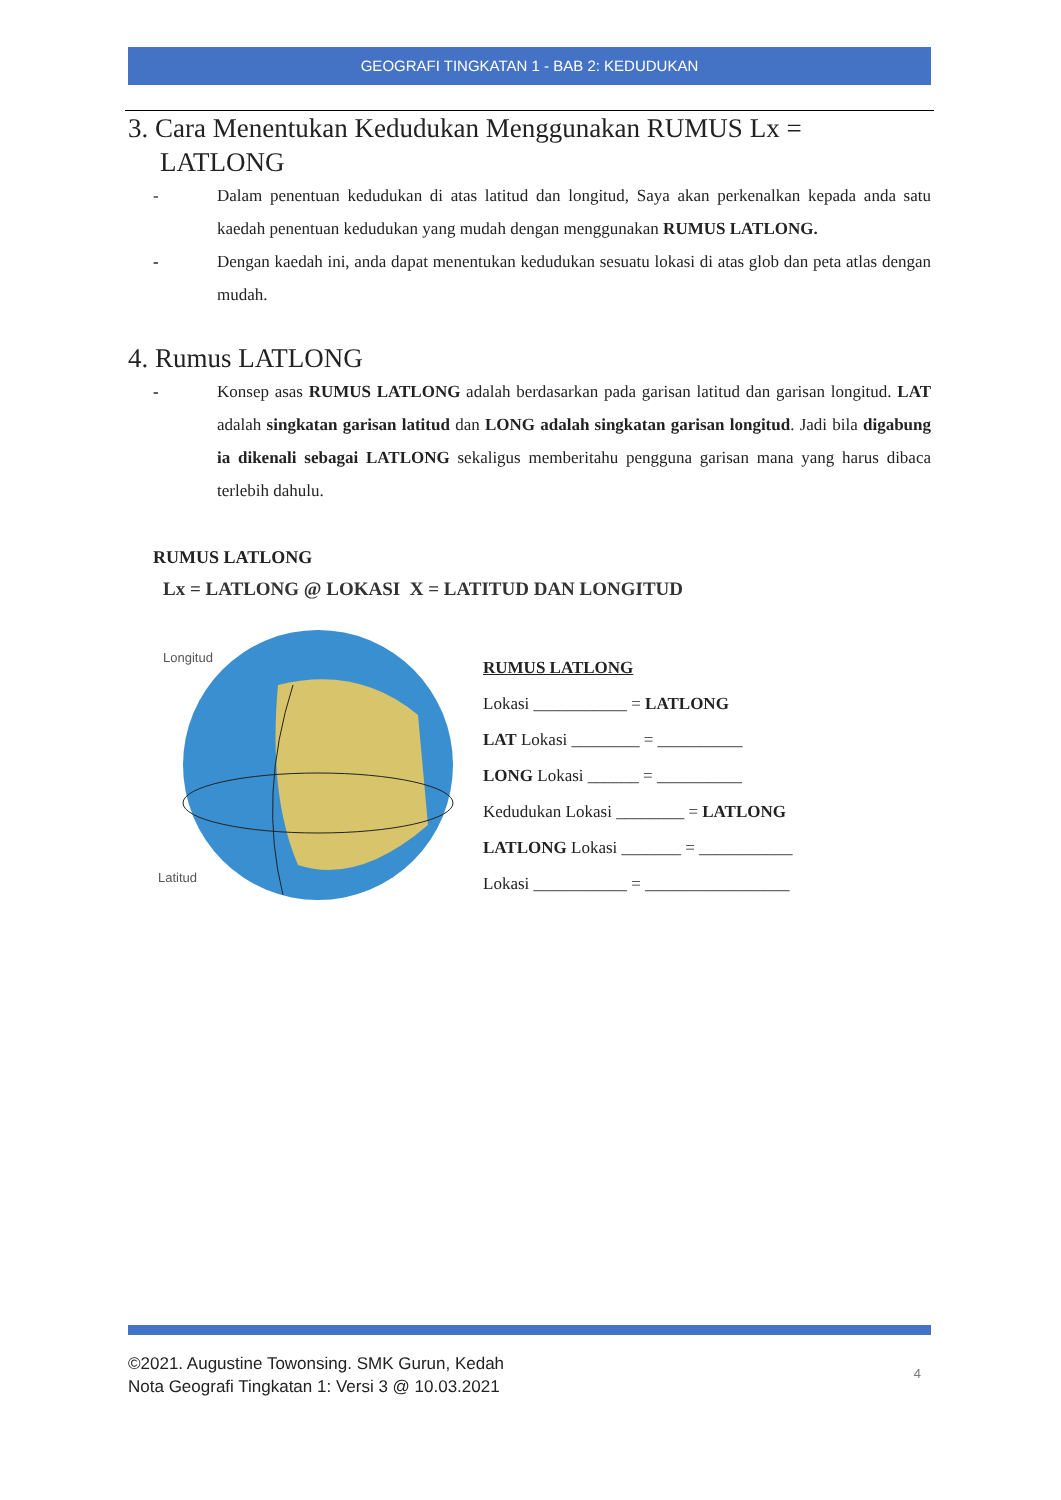GEOGRAFI TINGKATAN 1 - BAB 2: KEDUDUKAN
3. Cara Menentukan Kedudukan Menggunakan RUMUS Lx =
LATLONG
- Dalam penentuan kedudukan di atas latitud dan longitud, Saya akan perkenalkan kepada anda satu kaedah penentuan kedudukan yang mudah dengan menggunakan RUMUS LATLONG.
- Dengan kaedah ini, anda dapat menentukan kedudukan sesuatu lokasi di atas glob dan peta atlas dengan mudah.
4. Rumus LATLONG
- Konsep asas RUMUS LATLONG adalah berdasarkan pada garisan latitud dan garisan longitud. LAT adalah singkatan garisan latitud dan LONG adalah singkatan garisan longitud. Jadi bila digabung ia dikenali sebagai LATLONG sekaligus memberitahu pengguna garisan mana yang harus dibaca terlebih dahulu.
RUMUS LATLONG
Lx = LATLONG @ LOKASI X = LATITUD DAN LONGITUD
Longitud
Latitud
RUMUS LATLONG
Lokasi ___________ = LATLONG
LAT Lokasi ________ = __________
LONG Lokasi ______ = __________
Kedudukan Lokasi ________ = LATLONG
LATLONG Lokasi _______ = ___________
Lokasi ___________ = _________________
©2021. Augustine Towonsing. SMK Gurun, Kedah
Nota Geografi Tingkatan 1: Versi 3 @ 10.03.2021
4